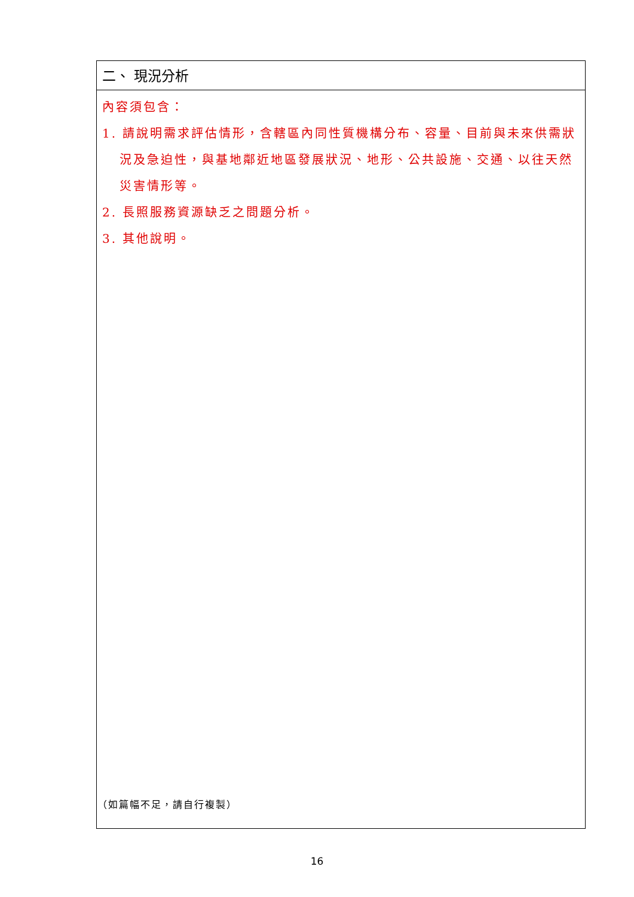| 二、 現況分析 |
| 內容須包含： 1. 請說明需求評估情形，含轄區內同性質機構分布、容量、目前與未來供需狀況及急迫性，與基地鄰近地區發展狀況、地形、公共設施、交通、以往天然災害情形等。 2. 長照服務資源缺乏之問題分析。 3. 其他說明。 |
（如篇幅不足，請自行複製）
16